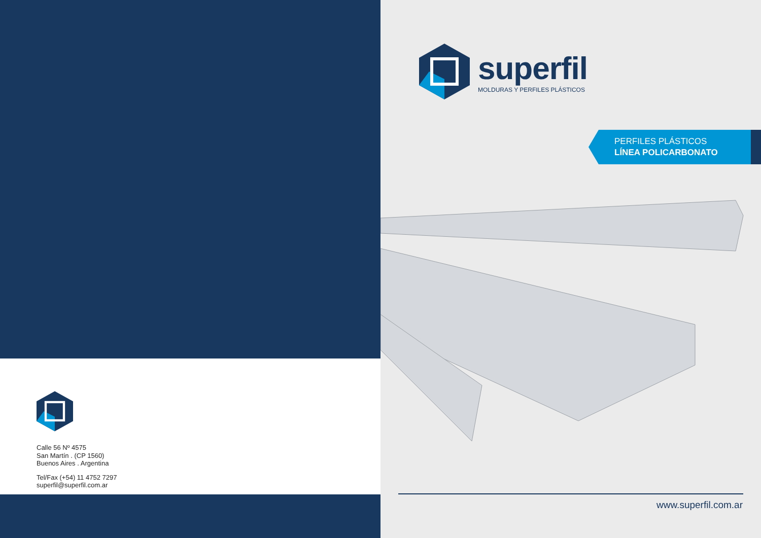Calle 56 Nº 4575
San Martín . (CP 1560)
Buenos Aires . Argentina
Tel/Fax (+54) 11 4752 7297
superfil@superfil.com.ar
superfil
MOLDURAS Y PERFILES PLÁSTICOS
PERFILES PLÁSTICOS
LÍNEA POLICARBONATO
www.superfil.com.ar